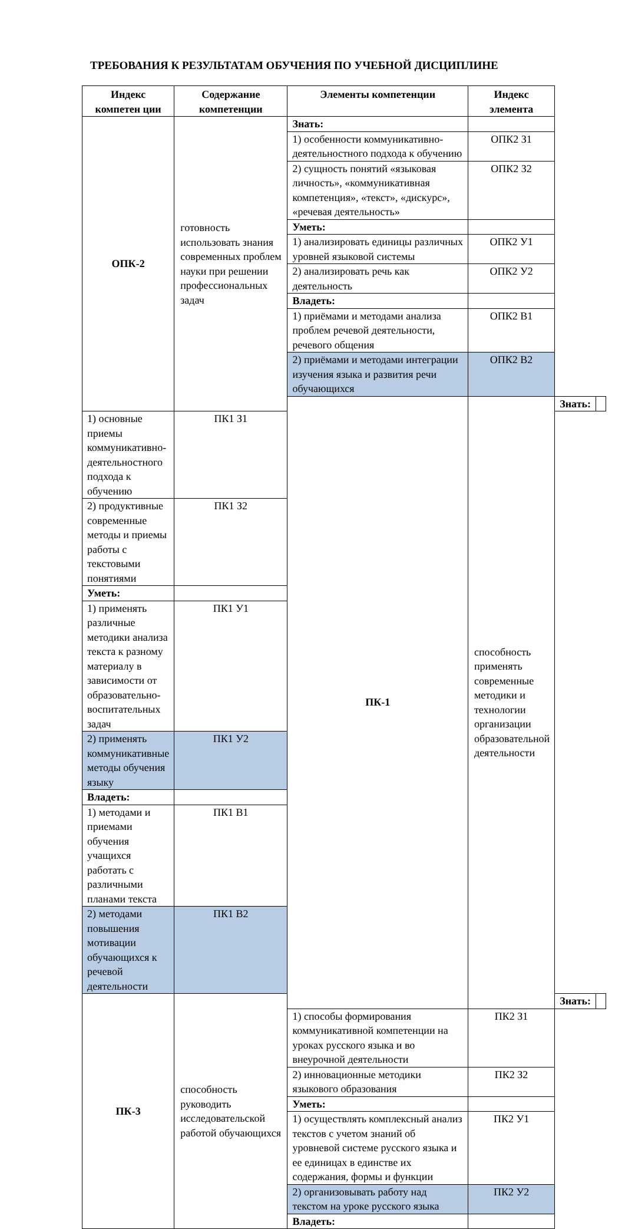ТРЕБОВАНИЯ К РЕЗУЛЬТАТАМ ОБУЧЕНИЯ ПО УЧЕБНОЙ ДИСЦИПЛИНЕ
| Индекс компетен ции | Содержание компетенции | Элементы компетенции | Индекс элемента | | |
| --- | --- | --- | --- | --- | --- |
| ОПК-2 | готовность использовать знания современных проблем науки при решении профессиональных задач | Знать: | | | |
| | | 1) особенности коммуникативно-деятельностного подхода к обучению | ОПК2 З1 | | |
| | | 2) сущность понятий «языковая личность», «коммуникативная компетенция», «текст», «дискурс», «речевая деятельность» | ОПК2 З2 | | |
| | | Уметь: | | | |
| | | 1) анализировать единицы различных уровней языковой системы | ОПК2 У1 | | |
| | | 2) анализировать речь как деятельность | ОПК2 У2 | | |
| | | Владеть: | | | |
| | | 1) приёмами и методами анализа проблем речевой деятельности, речевого общения | ОПК2 В1 | | |
| | | 2) приёмами и методами интеграции изучения языка и развития речи обучающихся | ОПК2 В2 | | |
| | | ПК-1 | способность применять современные методики и технологии организации образовательной деятельности | Знать: | |
| 1) основные приемы коммуникативно-деятельностного подхода к обучению | ПК1 З1 | | | | |
| 2) продуктивные современные методы и приемы работы с текстовыми понятиями | ПК1 З2 | | | | |
| Уметь: | | | | | |
| 1) применять различные методики анализа текста к разному материалу в зависимости от образовательно-воспитательных задач | ПК1 У1 | | | | |
| 2) применять коммуникативные методы обучения языку | ПК1 У2 | | | | |
| Владеть: | | | | | |
| 1) методами и приемами обучения учащихся работать с различными планами текста | ПК1 В1 | | | | |
| 2) методами повышения мотивации обучающихся к речевой деятельности | ПК1 В2 | | | | |
| ПК-3 | способность руководить исследовательской работой обучающихся | | | Знать: | |
| | | 1) способы формирования коммуникативной компетенции на уроках русского языка и во внеурочной деятельности | ПК2 З1 | | |
| | | 2) инновационные методики языкового образования | ПК2 З2 | | |
| | | Уметь: | | | |
| | | 1) осуществлять комплексный анализ текстов с учетом знаний об уровневой системе русского языка и ее единицах в единстве их содержания, формы и функции | ПК2 У1 | | |
| | | 2) организовывать работу над текстом на уроке русского языка | ПК2 У2 | | |
| | | Владеть: | | | |